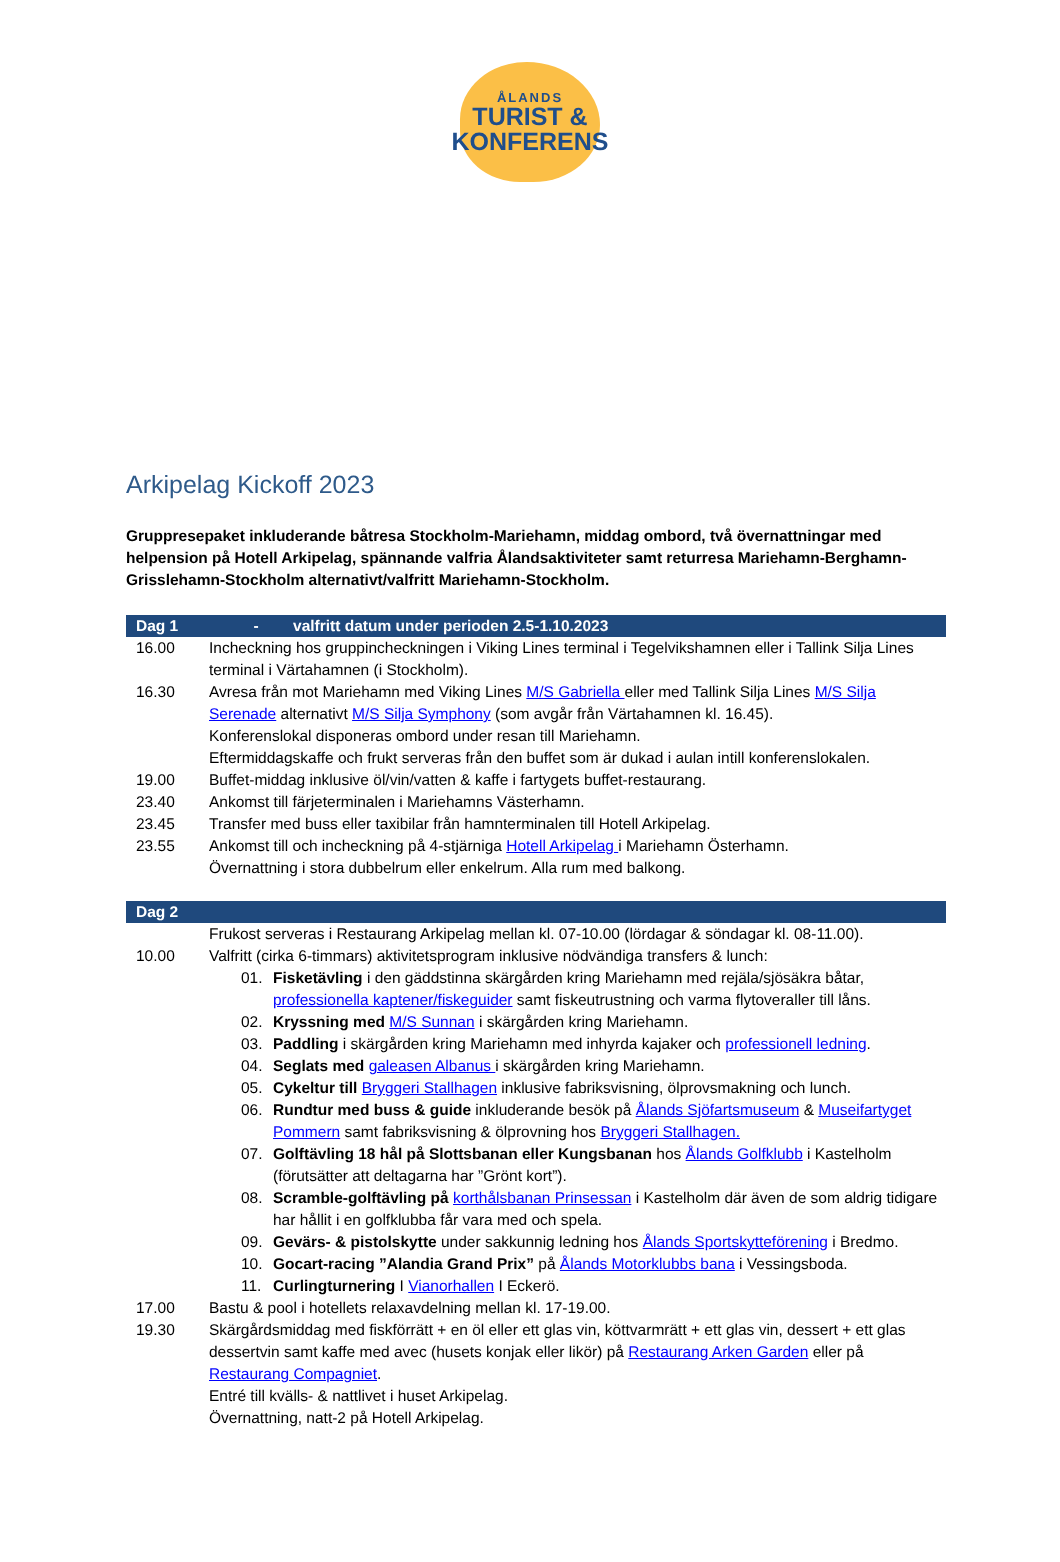ÅLANDS
TURIST &
KONFERENS
Arkipelag Kickoff 2023
Gruppresepaket inkluderande båtresa Stockholm-Mariehamn, middag ombord, två övernattningar med helpension på Hotell Arkipelag, spännande valfria Ålandsaktiviteter samt returresa Mariehamn-Berghamn-Grisslehamn-Stockholm alternativt/valfritt Mariehamn-Stockholm.
| Dag 1 | - valfritt datum under perioden 2.5-1.10.2023 |
| --- | --- |
| 16.00 | Incheckning hos gruppincheckningen i Viking Lines terminal i Tegelvikshamnen eller i Tallink Silja Lines terminal i Värtahamnen (i Stockholm). |
| 16.30 | Avresa från mot Mariehamn med Viking Lines M/S Gabriella eller med Tallink Silja Lines M/S Silja Serenade alternativt M/S Silja Symphony (som avgår från Värtahamnen kl. 16.45). Konferenslokal disponeras ombord under resan till Mariehamn. Eftermiddagskaffe och frukt serveras från den buffet som är dukad i aulan intill konferenslokalen. |
| 19.00 | Buffet-middag inklusive öl/vin/vatten & kaffe i fartygets buffet-restaurang. |
| 23.40 | Ankomst till färjeterminalen i Mariehamns Västerhamn. |
| 23.45 | Transfer med buss eller taxibilar från hamnterminalen till Hotell Arkipelag. |
| 23.55 | Ankomst till och incheckning på 4-stjärniga Hotell Arkipelag i Mariehamn Österhamn. Övernattning i stora dubbelrum eller enkelrum. Alla rum med balkong. |
| Dag 2 | |
| | Frukost serveras i Restaurang Arkipelag mellan kl. 07-10.00 (lördagar & söndagar kl. 08-11.00). |
| 10.00 | Valfritt (cirka 6-timmars) aktivitetsprogram inklusive nödvändiga transfers & lunch: 01. Fisketävling i den gäddstinna skärgården kring Mariehamn med rejäla/sjösäkra båtar, professionella kaptener/fiskeguider samt fiskeutrustning och varma flytoveraller till låns. 02. Kryssning med M/S Sunnan i skärgården kring Mariehamn. 03. Paddling i skärgården kring Mariehamn med inhyrda kajaker och professionell ledning . 04. Seglats med galeasen Albanus i skärgården kring Mariehamn. 05. Cykeltur till Bryggeri Stallhagen inklusive fabriksvisning, ölprovsmakning och lunch. 06. Rundtur med buss & guide inkluderande besök på Ålands Sjöfartsmuseum & Museifartyget Pommern samt fabriksvisning & ölprovning hos Bryggeri Stallhagen. 07. Golftävling 18 hål på Slottsbanan eller Kungsbanan hos Ålands Golfklubb i Kastelholm (förutsätter att deltagarna har ”Grönt kort”). 08. Scramble-golftävling på korthålsbanan Prinsessan i Kastelholm där även de som aldrig tidigare har hållit i en golfklubba får vara med och spela. 09. Gevärs- & pistolskytte under sakkunnig ledning hos Ålands Sportskytteförening i Bredmo. 10. Gocart-racing ”Alandia Grand Prix” på Ålands Motorklubbs bana i Vessingsboda. 11. Curlingturnering I Vianorhallen I Eckerö. |
| 17.00 | Bastu & pool i hotellets relaxavdelning mellan kl. 17-19.00. |
| 19.30 | Skärgårdsmiddag med fiskförrätt + en öl eller ett glas vin, köttvarmrätt + ett glas vin, dessert + ett glas dessertvin samt kaffe med avec (husets konjak eller likör) på Restaurang Arken Garden eller på Restaurang Compagniet . Entré till kvälls- & nattlivet i huset Arkipelag. Övernattning, natt-2 på Hotell Arkipelag. |